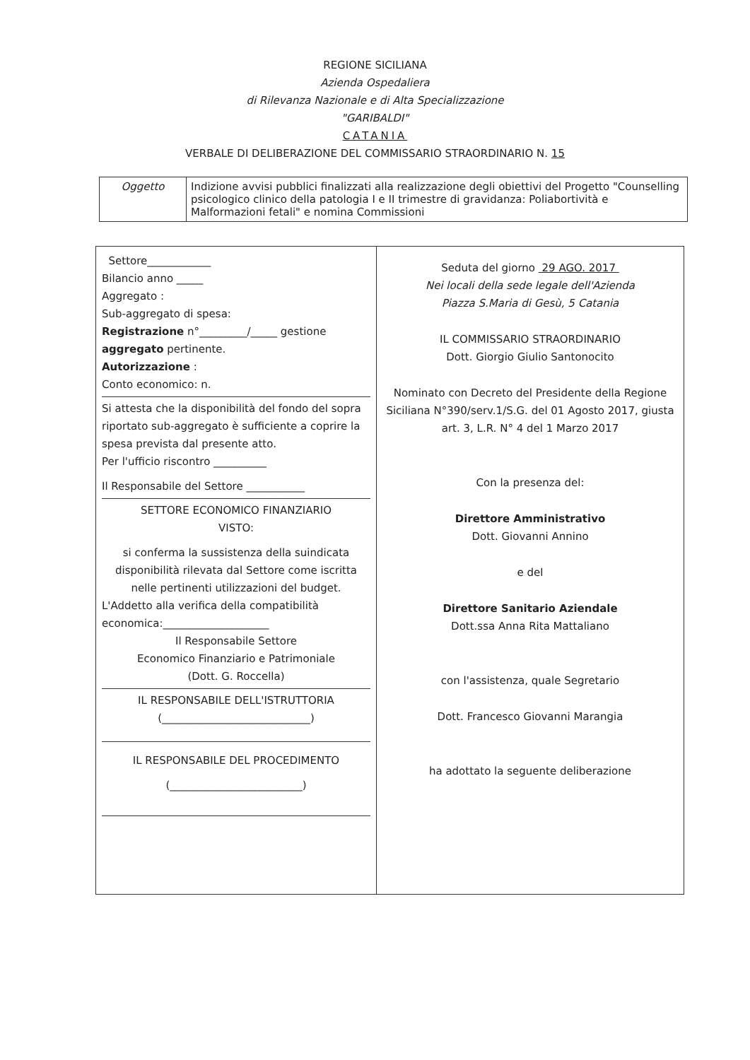REGIONE SICILIANA
Azienda Ospedaliera
di Rilevanza Nazionale e di Alta Specializzazione
"GARIBALDI"
CATANIA
VERBALE DI DELIBERAZIONE DEL COMMISSARIO STRAORDINARIO N. 15
| Oggetto | Indizione avvisi pubblici finalizzati alla realizzazione degli obiettivi del Progetto "Counselling psicologico clinico della patologia I e II trimestre di gravidanza: Poliabortività e Malformazioni fetali" e nomina Commissioni |
| Settore____________ Bilancio anno _____ Aggregato : Sub-aggregato di spesa: Registrazione n°_________/_____ gestione aggregato pertinente. Autorizzazione : Conto economico: n. Si attesta che la disponibilità del fondo del sopra riportato sub-aggregato è sufficiente a coprire la spesa prevista dal presente atto. Per l'ufficio riscontro __________ Il Responsabile del Settore ___________ SETTORE ECONOMICO FINANZIARIO VISTO: si conferma la sussistenza della suindicata disponibilità rilevata dal Settore come iscritta nelle pertinenti utilizzazioni del budget. L'Addetto alla verifica della compatibilità economica:____________________ Il Responsabile Settore Economico Finanziario e Patrimoniale (Dott. G. Roccella) IL RESPONSABILE DELL'ISTRUTTORIA (____________________________) IL RESPONSABILE DEL PROCEDIMENTO (_________________________) | Seduta del giorno 29 AGO. 2017 Nei locali della sede legale dell'Azienda Piazza S.Maria di Gesù, 5 Catania IL COMMISSARIO STRAORDINARIO Dott. Giorgio Giulio Santonocito Nominato con Decreto del Presidente della Regione Siciliana N°390/serv.1/S.G. del 01 Agosto 2017, giusta art. 3, L.R. N° 4 del 1 Marzo 2017 Con la presenza del: Direttore Amministrativo Dott. Giovanni Annino e del Direttore Sanitario Aziendale Dott.ssa Anna Rita Mattaliano con l'assistenza, quale Segretario Dott. Francesco Giovanni Marangia ha adottato la seguente deliberazione |